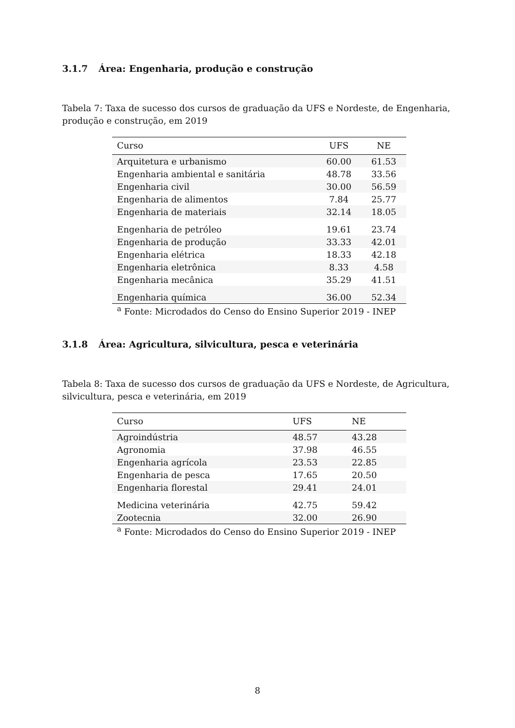3.1.7 Área: Engenharia, produção e construção
Tabela 7: Taxa de sucesso dos cursos de graduação da UFS e Nordeste, de Engenharia, produção e construção, em 2019
| Curso | UFS | NE |
| --- | --- | --- |
| Arquitetura e urbanismo | 60.00 | 61.53 |
| Engenharia ambiental e sanitária | 48.78 | 33.56 |
| Engenharia civil | 30.00 | 56.59 |
| Engenharia de alimentos | 7.84 | 25.77 |
| Engenharia de materiais | 32.14 | 18.05 |
| Engenharia de petróleo | 19.61 | 23.74 |
| Engenharia de produção | 33.33 | 42.01 |
| Engenharia elétrica | 18.33 | 42.18 |
| Engenharia eletrônica | 8.33 | 4.58 |
| Engenharia mecânica | 35.29 | 41.51 |
| Engenharia química | 36.00 | 52.34 |
| <sup>a</sup> Fonte: Microdados do Censo do Ensino Superior 2019 - INEP | | |
3.1.8 Área: Agricultura, silvicultura, pesca e veterinária
Tabela 8: Taxa de sucesso dos cursos de graduação da UFS e Nordeste, de Agricultura, silvicultura, pesca e veterinária, em 2019
| Curso | UFS | NE |
| --- | --- | --- |
| Agroindústria | 48.57 | 43.28 |
| Agronomia | 37.98 | 46.55 |
| Engenharia agrícola | 23.53 | 22.85 |
| Engenharia de pesca | 17.65 | 20.50 |
| Engenharia florestal | 29.41 | 24.01 |
| Medicina veterinária | 42.75 | 59.42 |
| Zootecnia | 32.00 | 26.90 |
| <sup>a</sup> Fonte: Microdados do Censo do Ensino Superior 2019 - INEP | | |
8